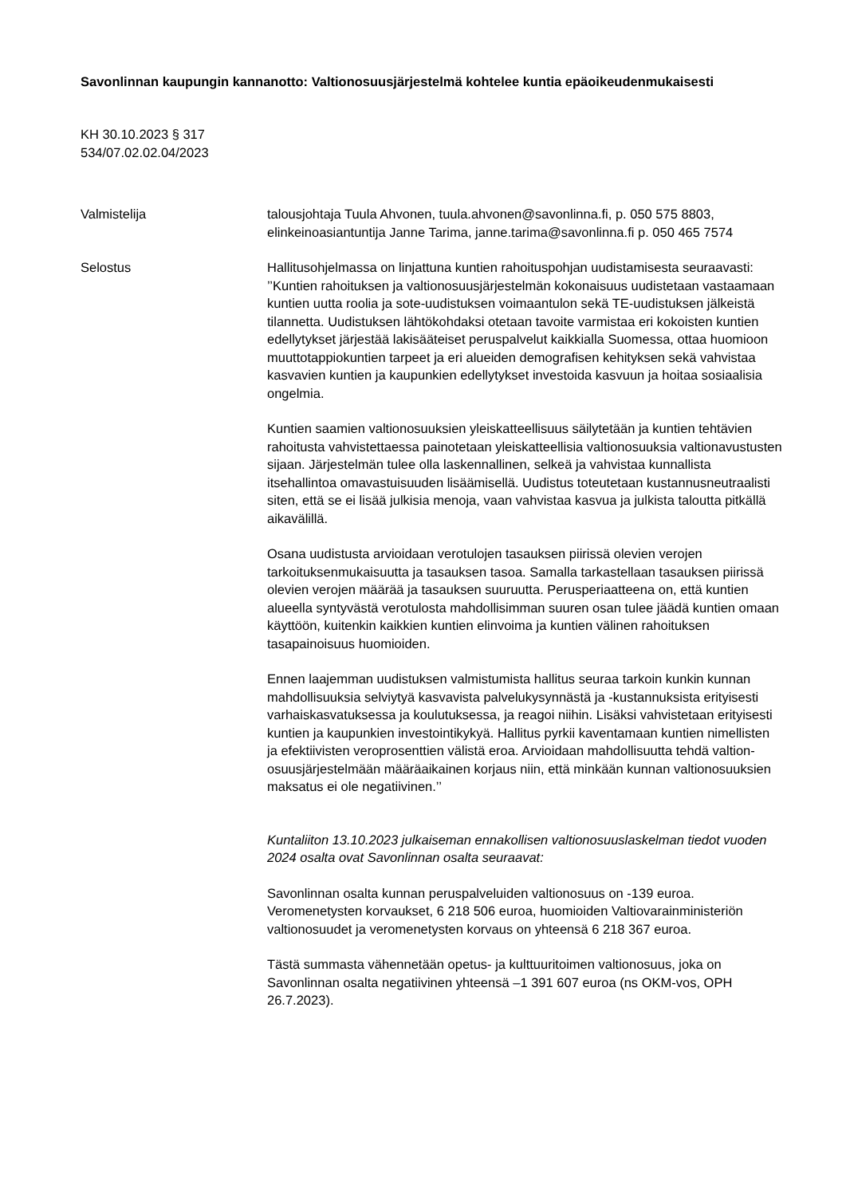Savonlinnan kaupungin kannanotto: Valtionosuusjärjestelmä kohtelee kuntia epäoikeudenmukaisesti
KH 30.10.2023 § 317
534/07.02.02.04/2023
Valmistelija talousjohtaja Tuula Ahvonen, tuula.ahvonen@savonlinna.fi, p. 050 575 8803, elinkeinoasiantuntija Janne Tarima, janne.tarima@savonlinna.fi p. 050 465 7574
Selostus Hallitusohjelmassa on linjattuna kuntien rahoituspohjan uudistamisesta seuraavasti: ’’Kuntien rahoituksen ja valtionosuusjärjestelmän kokonaisuus uudistetaan vastaamaan kuntien uutta roolia ja sote-uudistuksen voimaantulon sekä TE-uudistuksen jälkeistä tilannetta. Uudistuksen lähtökohdaksi otetaan tavoite varmistaa eri kokoisten kuntien edellytykset järjestää lakisääteiset peruspalvelut kaikkialla Suomessa, ottaa huomioon muuttotappiokuntien tarpeet ja eri alueiden demografisen kehityksen sekä vahvistaa kasvavien kuntien ja kaupunkien edellytykset investoida kasvuun ja hoitaa sosiaalisia ongelmia.
Kuntien saamien valtionosuuksien yleiskatteellisuus säilytetään ja kuntien tehtävien rahoitusta vahvistettaessa painotetaan yleiskatteellisia valtionosuuksia valtionavustusten sijaan. Järjestelmän tulee olla laskennallinen, selkeä ja vahvistaa kunnallista itsehallintoa omavastuisuuden lisäämisellä. Uudistus toteutetaan kustannusneutraalisti siten, että se ei lisää julkisia menoja, vaan vahvistaa kasvua ja julkista taloutta pitkällä aikavälillä.
Osana uudistusta arvioidaan verotulojen tasauksen piirissä olevien verojen tarkoituksenmukaisuutta ja tasauksen tasoa. Samalla tarkastellaan tasauksen piirissä olevien verojen määrää ja tasauksen suuruutta. Perusperiaatteena on, että kuntien alueella syntyvästä verotulosta mahdollisimman suuren osan tulee jäädä kuntien omaan käyttöön, kuitenkin kaikkien kuntien elinvoima ja kuntien välinen rahoituksen tasapainoisuus huomioiden.
Ennen laajemman uudistuksen valmistumista hallitus seuraa tarkoin kunkin kunnan mahdollisuuksia selviytyä kasvavista palvelukysynnästä ja -kustannuksista erityisesti varhaiskasvatuksessa ja koulutuksessa, ja reagoi niihin. Lisäksi vahvistetaan erityisesti kuntien ja kaupunkien investointikykyä. Hallitus pyrkii kaventamaan kuntien nimellisten ja efektiivisten veroprosenttien välistä eroa. Arvioidaan mahdollisuutta tehdä valtion-osuusjärjestelmään määräaikainen korjaus niin, että minkään kunnan valtionosuuksien maksatus ei ole negatiivinen.’’
Kuntaliiton 13.10.2023 julkaiseman ennakollisen valtionosuuslaskelman tiedot vuoden 2024 osalta ovat Savonlinnan osalta seuraavat:
Savonlinnan osalta kunnan peruspalveluiden valtionosuus on -139 euroa. Veromenetysten korvaukset, 6 218 506 euroa, huomioiden Valtiovarainministeriön valtionosuudet ja veromenetysten korvaus on yhteensä 6 218 367 euroa.
Tästä summasta vähennetään opetus- ja kulttuuritoimen valtionosuus, joka on Savonlinnan osalta negatiivinen yhteensä –1 391 607 euroa (ns OKM-vos, OPH 26.7.2023).